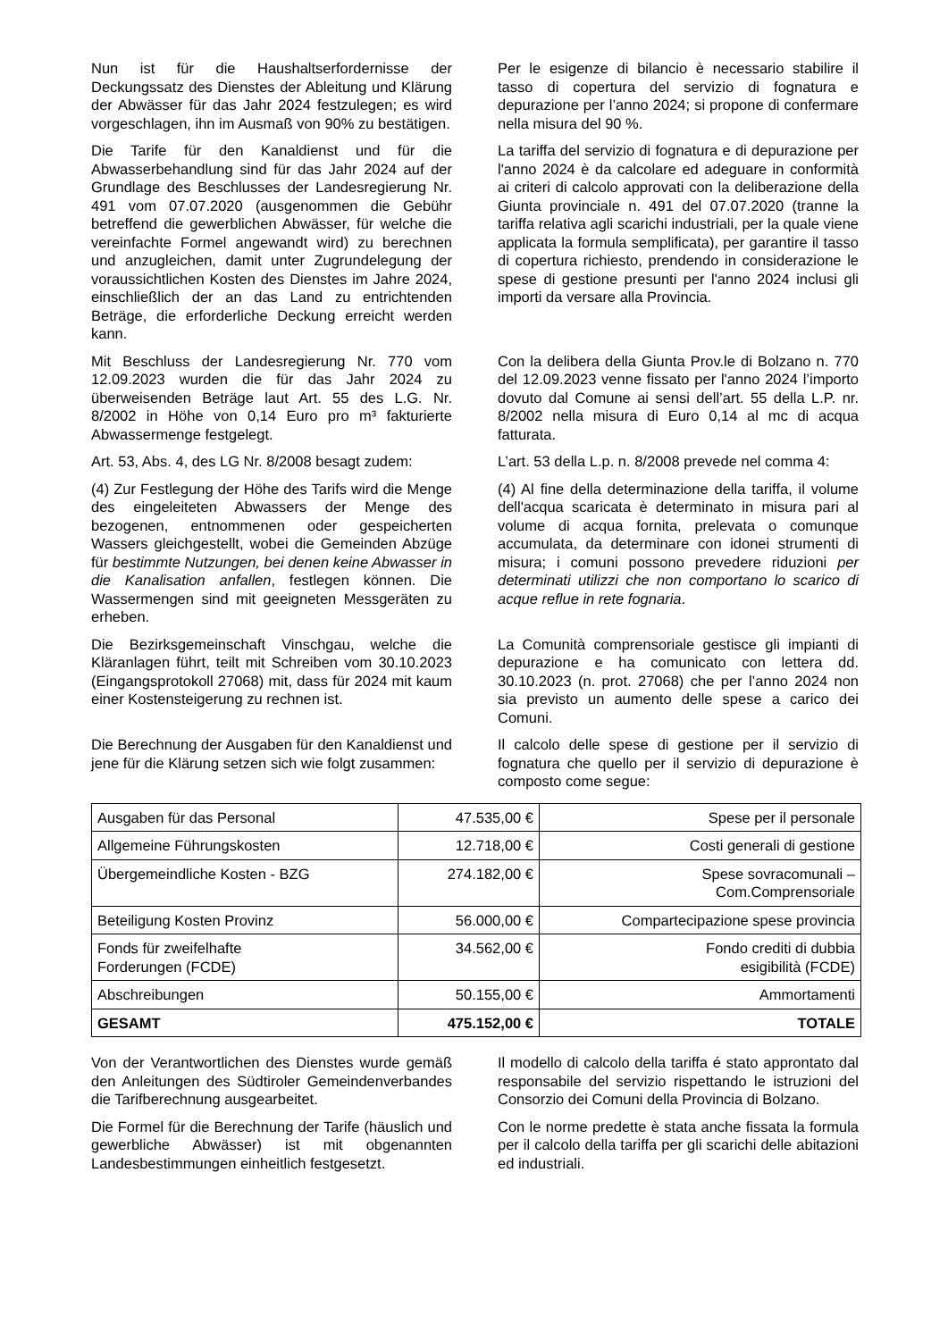Nun ist für die Haushaltserfordernisse der Deckungssatz des Dienstes der Ableitung und Klärung der Abwässer für das Jahr 2024 festzulegen; es wird vorgeschlagen, ihn im Ausmaß von 90% zu bestätigen.
Per le esigenze di bilancio è necessario stabilire il tasso di copertura del servizio di fognatura e depurazione per l’anno 2024; si propone di confermare nella misura del 90 %.
Die Tarife für den Kanaldienst und für die Abwasserbehandlung sind für das Jahr 2024 auf der Grundlage des Beschlusses der Landesregierung Nr. 491 vom 07.07.2020 (ausgenommen die Gebühr betreffend die gewerblichen Abwässer, für welche die vereinfachte Formel angewandt wird) zu berechnen und anzugleichen, damit unter Zugrundelegung der voraussichtlichen Kosten des Dienstes im Jahre 2024, einschließlich der an das Land zu entrichtenden Beträge, die erforderliche Deckung erreicht werden kann.
La tariffa del servizio di fognatura e di depurazione per l'anno 2024 è da calcolare ed adeguare in conformità ai criteri di calcolo approvati con la deliberazione della Giunta provinciale n. 491 del 07.07.2020 (tranne la tariffa relativa agli scarichi industriali, per la quale viene applicata la formula semplificata), per garantire il tasso di copertura richiesto, prendendo in considerazione le spese di gestione presunti per l'anno 2024 inclusi gli importi da versare alla Provincia.
Mit Beschluss der Landesregierung Nr. 770 vom 12.09.2023 wurden die für das Jahr 2024 zu überweisenden Beträge laut Art. 55 des L.G. Nr. 8/2002 in Höhe von 0,14 Euro pro m³ fakturierte Abwassermenge festgelegt.
Con la delibera della Giunta Prov.le di Bolzano n. 770 del 12.09.2023 venne fissato per l'anno 2024 l’importo dovuto dal Comune ai sensi dell’art. 55 della L.P. nr. 8/2002 nella misura di Euro 0,14 al mc di acqua fatturata.
Art. 53, Abs. 4, des LG Nr. 8/2008 besagt zudem:
L’art. 53 della L.p. n. 8/2008 prevede nel comma 4:
(4) Zur Festlegung der Höhe des Tarifs wird die Menge des eingeleiteten Abwassers der Menge des bezogenen, entnommenen oder gespeicherten Wassers gleichgestellt, wobei die Gemeinden Abzüge für bestimmte Nutzungen, bei denen keine Abwasser in die Kanalisation anfallen, festlegen können. Die Wassermengen sind mit geeigneten Messgeräten zu erheben.
(4) Al fine della determinazione della tariffa, il volume dell'acqua scaricata è determinato in misura pari al volume di acqua fornita, prelevata o comunque accumulata, da determinare con idonei strumenti di misura; i comuni possono prevedere riduzioni per determinati utilizzi che non comportano lo scarico di acque reflue in rete fognaria.
Die Bezirksgemeinschaft Vinschgau, welche die Kläranlagen führt, teilt mit Schreiben vom 30.10.2023 (Eingangsprotokoll 27068) mit, dass für 2024 mit kaum einer Kostensteigerung zu rechnen ist.
La Comunità comprensoriale gestisce gli impianti di depurazione e ha comunicato con lettera dd. 30.10.2023 (n. prot. 27068) che per l’anno 2024 non sia previsto un aumento delle spese a carico dei Comuni.
Die Berechnung der Ausgaben für den Kanaldienst und jene für die Klärung setzen sich wie folgt zusammen:
Il calcolo delle spese di gestione per il servizio di fognatura che quello per il servizio di depurazione è composto come segue:
| Ausgaben für das Personal | 47.535,00 € | Spese per il personale |
| Allgemeine Führungskosten | 12.718,00 € | Costi generali di gestione |
| Übergemeindliche Kosten - BZG | 274.182,00 € | Spese sovracomunali – Com.Comprensoriale |
| Beteiligung Kosten Provinz | 56.000,00 € | Compartecipazione spese provincia |
| Fonds für zweifelhafte Forderungen (FCDE) | 34.562,00 € | Fondo crediti di dubbia esigibilità (FCDE) |
| Abschreibungen | 50.155,00 € | Ammortamenti |
| GESAMT | 475.152,00 € | TOTALE |
Von der Verantwortlichen des Dienstes wurde gemäß den Anleitungen des Südtiroler Gemeindenverbandes die Tarifberechnung ausgearbeitet.
Il modello di calcolo della tariffa é stato approntato dal responsabile del servizio rispettando le istruzioni del Consorzio dei Comuni della Provincia di Bolzano.
Die Formel für die Berechnung der Tarife (häuslich und gewerbliche Abwässer) ist mit obgenannten Landesbestimmungen einheitlich festgesetzt.
Con le norme predette è stata anche fissata la formula per il calcolo della tariffa per gli scarichi delle abitazioni ed industriali.